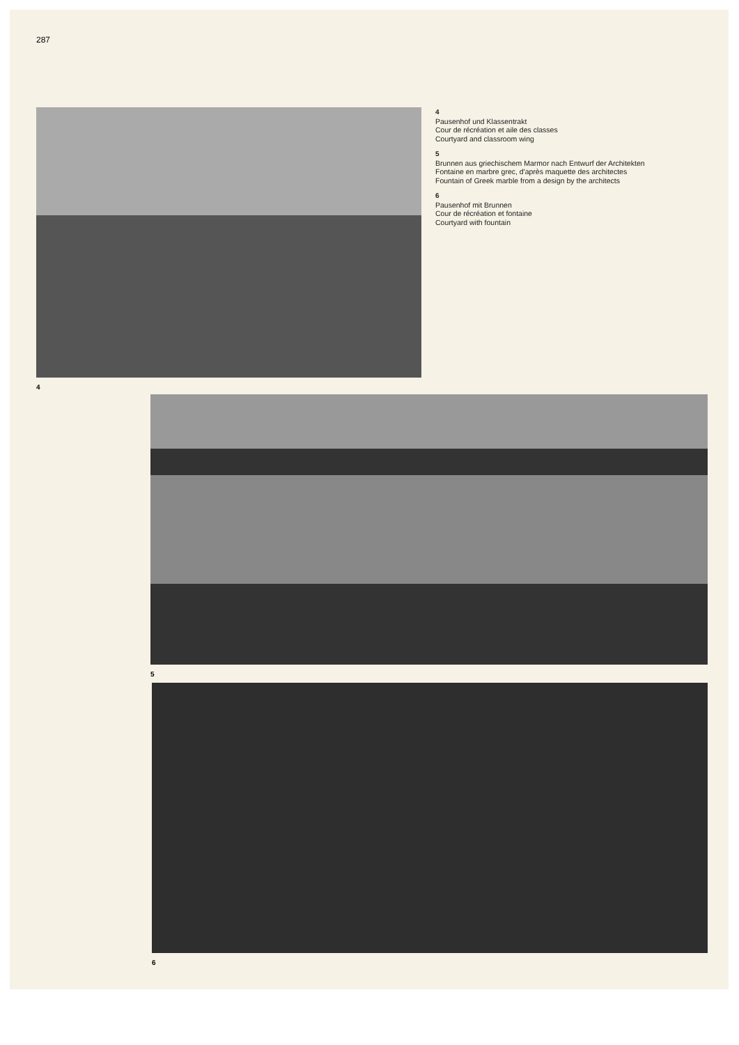287
4
4
Pausenhof und Klassentrakt
Cour de récréation et aile des classes
Courtyard and classroom wing
5
Brunnen aus griechischem Marmor nach Entwurf der Architekten
Fontaine en marbre grec, d'après maquette des architectes
Fountain of Greek marble from a design by the architects
6
Pausenhof mit Brunnen
Cour de récréation et fontaine
Courtyard with fountain
5
6